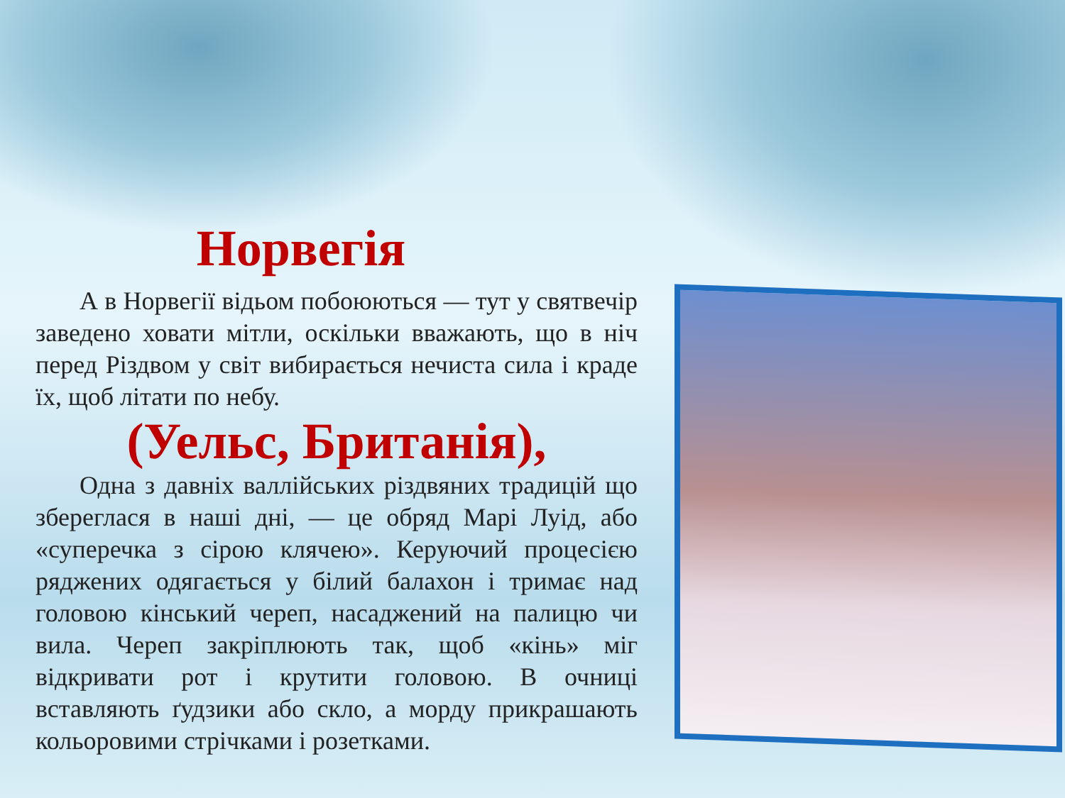Норвегія
А в Норвегії відьом побоюються — тут у святвечір заведено ховати мітли, оскільки вважають, що в ніч перед Різдвом у світ вибирається нечиста сила і краде їх, щоб літати по небу.
(Уельс, Британія),
Одна з давніх валлійських різдвяних традицій що збереглася в наші дні, — це обряд Марі Луід, або «суперечка з сірою клячею». Керуючий процесією ряджених одягається у білий балахон і тримає над головою кінський череп, насаджений на палицю чи вила. Череп закріплюють так, щоб «кінь» міг відкривати рот і крутити головою. В очниці вставляють ґудзики або скло, а морду прикрашають кольоровими стрічками і розетками.